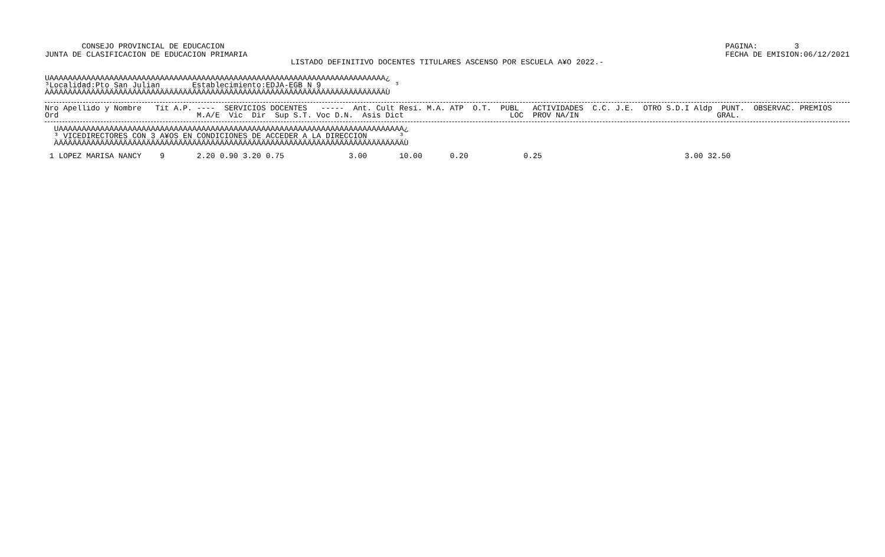CONSEJO PROVINCIAL DE EDUCACION
JUNTA DE CLASIFICACION DE EDUCACION PRIMARIA
PAGINA: 3
FECHA DE EMISION:06/12/2021
LISTADO DEFINITIVO DOCENTES TITULARES ASCENSO POR ESCUELA A¥O 2022.-
ÚÄÄÄÄÄÄÄÄÄÄÄÄÄÄÄÄÄÄÄÄÄÄÄÄÄÄÄÄÄÄÄÄÄÄÄÄÄÄÄÄÄÄÄÄÄÄÄÄÄÄÄÄÄÄÄÄÄÄÄÄÄÄÄÄÄÄÄÄÄÄÄÄÄ¿
³Localidad:Pto San Julian       Establecimiento:EDJA-EGB N 9                ³
ÀÄÄÄÄÄÄÄÄÄÄÄÄÄÄÄÄÄÄÄÄÄÄÄÄÄÄÄÄÄÄÄÄÄÄÄÄÄÄÄÄÄÄÄÄÄÄÄÄÄÄÄÄÄÄÄÄÄÄÄÄÄÄÄÄÄÄÄÄÄÄÄÄÄÙ
Nro Apellido y Nombre   Tit A.P. ----  SERVICIOS DOCENTES   -----  Ant. Cult Resi. M.A. ATP  O.T.  PUBL   ACTIVIDADES  C.C. J.E.  OTRO S.D.I Aldp  PUNT.  OBSERVAC. PREMIOS
Ord                              M.A/E  Vic  Dir  Sup S.T. Voc D.N.  Asis Dict                       LOC  PROV NA/IN                              GRAL.
  ÚÄÄÄÄÄÄÄÄÄÄÄÄÄÄÄÄÄÄÄÄÄÄÄÄÄÄÄÄÄÄÄÄÄÄÄÄÄÄÄÄÄÄÄÄÄÄÄÄÄÄÄÄÄÄÄÄÄÄÄÄÄÄÄÄÄÄÄÄÄÄÄÄÄÄÄ¿
  ³ VICEDIRECTORES CON 3 A¥OS EN CONDICIONES DE ACCEDER A LA DIRECCION       ³
  ÀÄÄÄÄÄÄÄÄÄÄÄÄÄÄÄÄÄÄÄÄÄÄÄÄÄÄÄÄÄÄÄÄÄÄÄÄÄÄÄÄÄÄÄÄÄÄÄÄÄÄÄÄÄÄÄÄÄÄÄÄÄÄÄÄÄÄÄÄÄÄÄÄÄÄÄÙ
 1 LOPEZ MARISA NANCY    9       2.20 0.90 3.20 0.75              3.00       10.00      0.20            0.25                               3.00 32.50